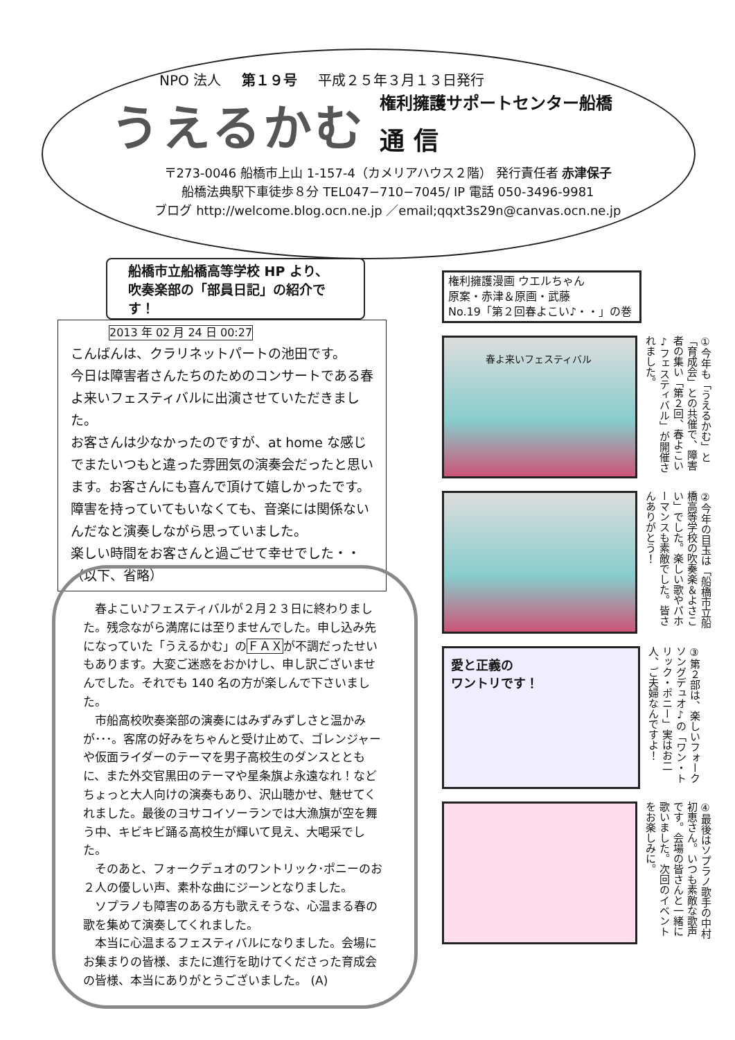NPO 法人 第１９号 平成２５年３月１３日発行
うえるかむ
権利擁護サポートセンター船橋
通 信
〒273-0046 船橋市上山 1-157-4（カメリアハウス２階） 発行責任者 赤津保子
船橋法典駅下車徒歩８分 TEL047−710−7045/ IP 電話 050-3496-9981
ブログ http://welcome.blog.ocn.ne.jp ／email;qqxt3s29n@canvas.ocn.ne.jp
船橋市立船橋高等学校 HP より、
吹奏楽部の「部員日記」の紹介です！
2013 年 02 月 24 日 00:27
こんばんは、クラリネットパートの池田です。
今日は障害者さんたちのためのコンサートである春よ来いフェスティバルに出演させていただきました。
お客さんは少なかったのですが、at home な感じでまたいつもと違った雰囲気の演奏会だったと思います。お客さんにも喜んで頂けて嬉しかったです。障害を持っていてもいなくても、音楽には関係ないんだなと演奏しながら思っていました。
楽しい時間をお客さんと過ごせて幸せでした・・
（以下、省略）
春よこい♪フェスティバルが２月２３日に終わりました。残念ながら満席には至りませんでした。申し込み先になっていた「うえるかむ」のＦＡＸが不調だったせいもあります。大変ご迷惑をおかけし、申し訳ございませんでした。それでも 140 名の方が楽しんで下さいました。
市船高校吹奏楽部の演奏にはみずみずしさと温かみが･･･。客席の好みをちゃんと受け止めて、ゴレンジャーや仮面ライダーのテーマを男子高校生のダンスとともに、また外交官黒田のテーマや星条旗よ永遠なれ！などちょっと大人向けの演奏もあり、沢山聴かせ、魅せてくれました。最後のヨサコイソーランでは大漁旗が空を舞う中、キビキビ踊る高校生が輝いて見え、大喝采でした。
そのあと、フォークデュオのワントリック･ポニーのお２人の優しい声、素朴な曲にジーンとなりました。
ソプラノも障害のある方も歌えそうな、心温まる春の歌を集めて演奏してくれました。
本当に心温まるフェスティバルになりました。会場にお集まりの皆様、またに進行を助けてくださった育成会の皆様、本当にありがとうございました。 (A)
権利擁護漫画 ウエルちゃん
原案・赤津＆原画・武藤
No.19「第２回春よこい♪・・」の巻
春よ来いフェスティバル
①今年も「うえるかむ」と「育成会」との共催で、障害者の集い「第２回、春よこい♪フェスティバル」が開催されました。
②今年の目玉は「船橋市立船橋高等学校の吹奏楽＆よさこい」でした。楽しい歌やパホーマンスも素敵でした。皆さんありがとう！
愛と正義の
ワントリです！
③第２部は、楽しいフォークソングデュオ♪の「ワン・トリック・ポニー」実はお二人、ご夫婦なんですよ！
④最後はソプラノ歌手の中村初恵さん。いつも素敵な歌声です。会場の皆さんと一緒に歌いました。次回のイベントをお楽しみに。